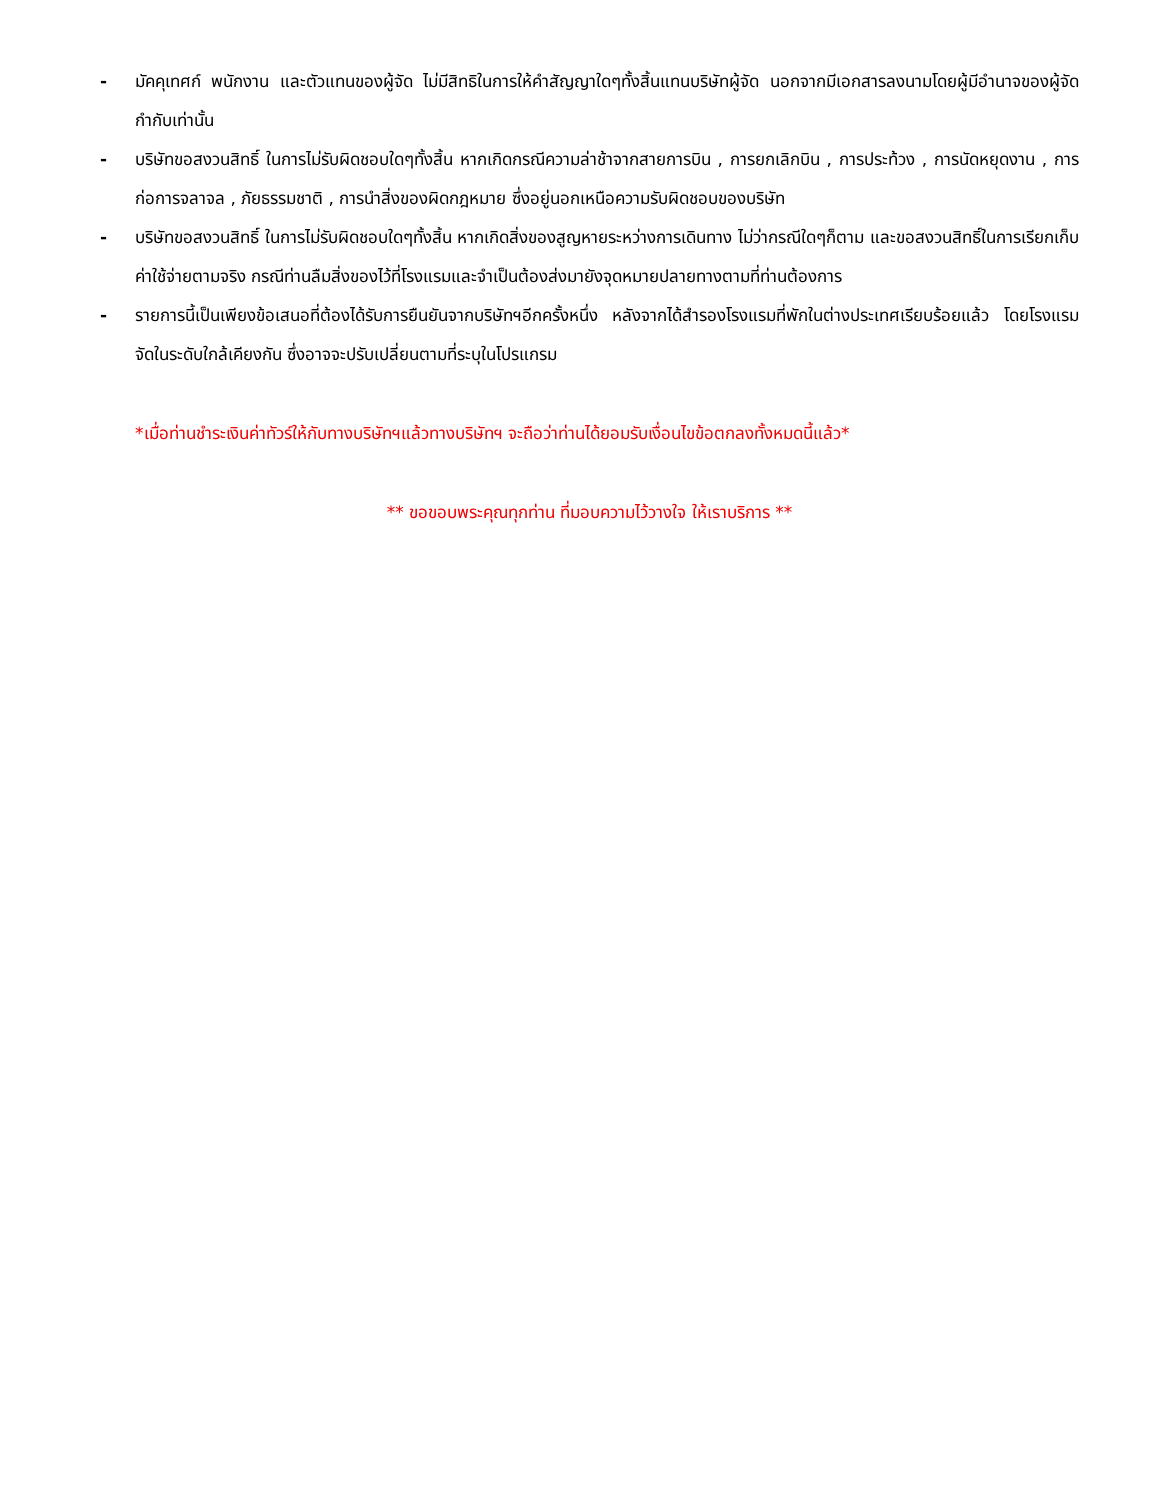- มัคคุเทศก์ พนักงาน และตัวแทนของผู้จัด ไม่มีสิทธิในการให้คำสัญญาใดๆทั้งสิ้นแทนบริษัทผู้จัด นอกจากมีเอกสารลงนามโดยผู้มีอำนาจของผู้จัดกำกับเท่านั้น
- บริษัทขอสงวนสิทธิ์ ในการไม่รับผิดชอบใดๆทั้งสิ้น หากเกิดกรณีความล่าช้าจากสายการบิน , การยกเลิกบิน , การประท้วง , การนัดหยุดงาน , การก่อการจลาจล , ภัยธรรมชาติ , การนำสิ่งของผิดกฎหมาย ซึ่งอยู่นอกเหนือความรับผิดชอบของบริษัท
- บริษัทขอสงวนสิทธิ์ ในการไม่รับผิดชอบใดๆทั้งสิ้น หากเกิดสิ่งของสูญหายระหว่างการเดินทาง ไม่ว่ากรณีใดๆก็ตาม และขอสงวนสิทธิ์ในการเรียกเก็บค่าใช้จ่ายตามจริง กรณีท่านลืมสิ่งของไว้ที่โรงแรมและจำเป็นต้องส่งมายังจุดหมายปลายทางตามที่ท่านต้องการ
- รายการนี้เป็นเพียงข้อเสนอที่ต้องได้รับการยืนยันจากบริษัทฯอีกครั้งหนึ่ง หลังจากได้สำรองโรงแรมที่พักในต่างประเทศเรียบร้อยแล้ว โดยโรงแรมจัดในระดับใกล้เคียงกัน ซึ่งอาจจะปรับเปลี่ยนตามที่ระบุในโปรแกรม
*เมื่อท่านชำระเงินค่าทัวร์ให้กับทางบริษัทฯแล้วทางบริษัทฯ จะถือว่าท่านได้ยอมรับเงื่อนไขข้อตกลงทั้งหมดนี้แล้ว*
** ขอขอบพระคุณทุกท่าน ที่มอบความไว้วางใจ ให้เราบริการ **